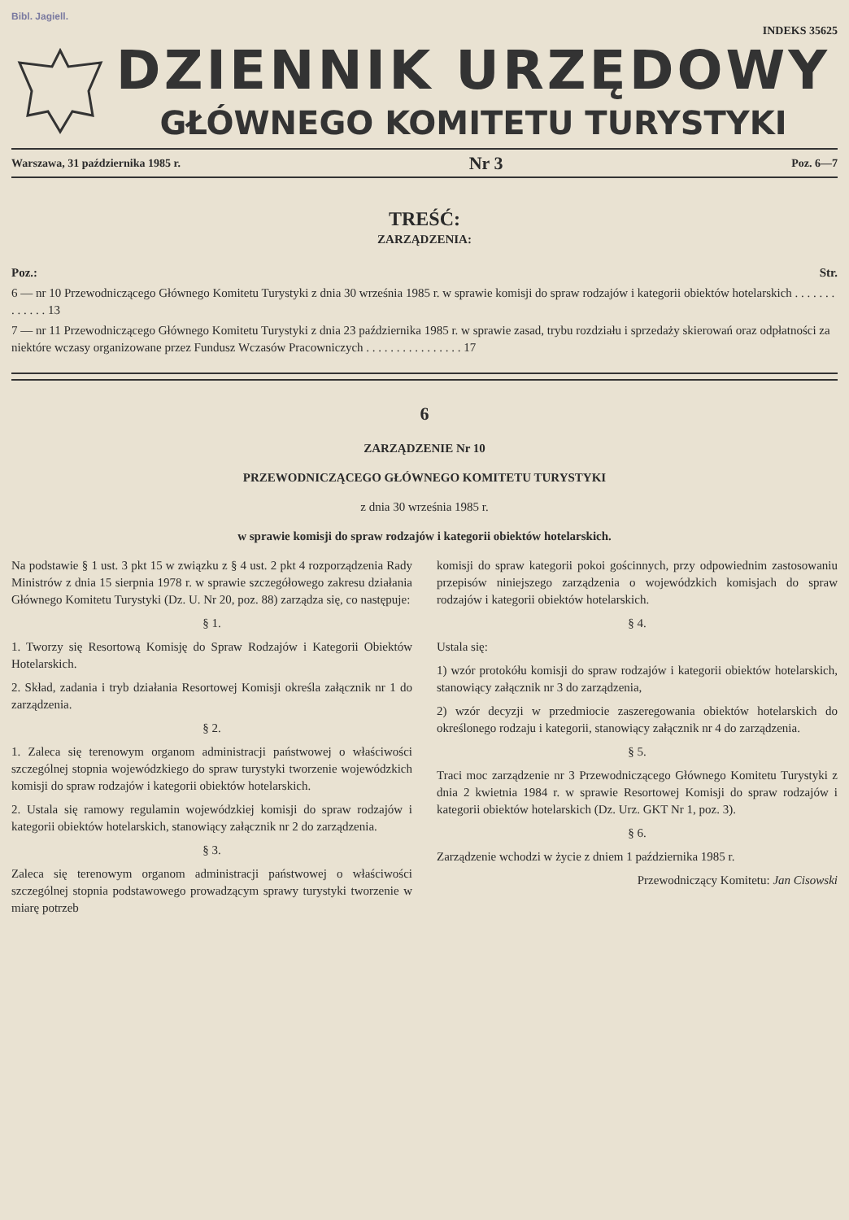Bibl. Jagiell.
INDEKS 35625
DZIENNIK URZĘDOWY
GŁÓWNEGO KOMITETU TURYSTYKI
Warszawa, 31 października 1985 r. Nr 3 Poz. 6—7
TREŚĆ:
ZARZĄDZENIA:
Poz.: Str.
6 — nr 10 Przewodniczącego Głównego Komitetu Turystyki z dnia 30 września 1985 r. w sprawie komisji do spraw rodzajów i kategorii obiektów hotelarskich . . . . . . . . . . . . . 13
7 — nr 11 Przewodniczącego Głównego Komitetu Turystyki z dnia 23 października 1985 r. w sprawie zasad, trybu rozdziału i sprzedaży skierowań oraz odpłatności za niektóre wczasy organizowane przez Fundusz Wczasów Pracowniczych . . . . . . . . . . . . . . . . 17
6
ZARZĄDZENIE Nr 10
PRZEWODNICZĄCEGO GŁÓWNEGO KOMITETU TURYSTYKI
z dnia 30 września 1985 r.
w sprawie komisji do spraw rodzajów i kategorii obiektów hotelarskich.
Na podstawie § 1 ust. 3 pkt 15 w związku z § 4 ust. 2 pkt 4 rozporządzenia Rady Ministrów z dnia 15 sierpnia 1978 r. w sprawie szczegółowego zakresu działania Głównego Komitetu Turystyki (Dz. U. Nr 20, poz. 88) zarządza się, co następuje:
§ 1.
1. Tworzy się Resortową Komisję do Spraw Rodzajów i Kategorii Obiektów Hotelarskich.
2. Skład, zadania i tryb działania Resortowej Komisji określa załącznik nr 1 do zarządzenia.
§ 2.
1. Zaleca się terenowym organom administracji państwowej o właściwości szczególnej stopnia wojewódzkiego do spraw turystyki tworzenie wojewódzkich komisji do spraw rodzajów i kategorii obiektów hotelarskich.
2. Ustala się ramowy regulamin wojewódzkiej komisji do spraw rodzajów i kategorii obiektów hotelarskich, stanowiący załącznik nr 2 do zarządzenia.
§ 3.
Zaleca się terenowym organom administracji państwowej o właściwości szczególnej stopnia podstawowego prowadzącym sprawy turystyki tworzenie w miarę potrzeb
komisji do spraw kategorii pokoi gościnnych, przy odpowiednim zastosowaniu przepisów niniejszego zarządzenia o wojewódzkich komisjach do spraw rodzajów i kategorii obiektów hotelarskich.
§ 4.
Ustala się:
1) wzór protokółu komisji do spraw rodzajów i kategorii obiektów hotelarskich, stanowiący załącznik nr 3 do zarządzenia,
2) wzór decyzji w przedmiocie zaszeregowania obiektów hotelarskich do określonego rodzaju i kategorii, stanowiący załącznik nr 4 do zarządzenia.
§ 5.
Traci moc zarządzenie nr 3 Przewodniczącego Głównego Komitetu Turystyki z dnia 2 kwietnia 1984 r. w sprawie Resortowej Komisji do spraw rodzajów i kategorii obiektów hotelarskich (Dz. Urz. GKT Nr 1, poz. 3).
§ 6.
Zarządzenie wchodzi w życie z dniem 1 października 1985 r.
Przewodniczący Komitetu: Jan Cisowski